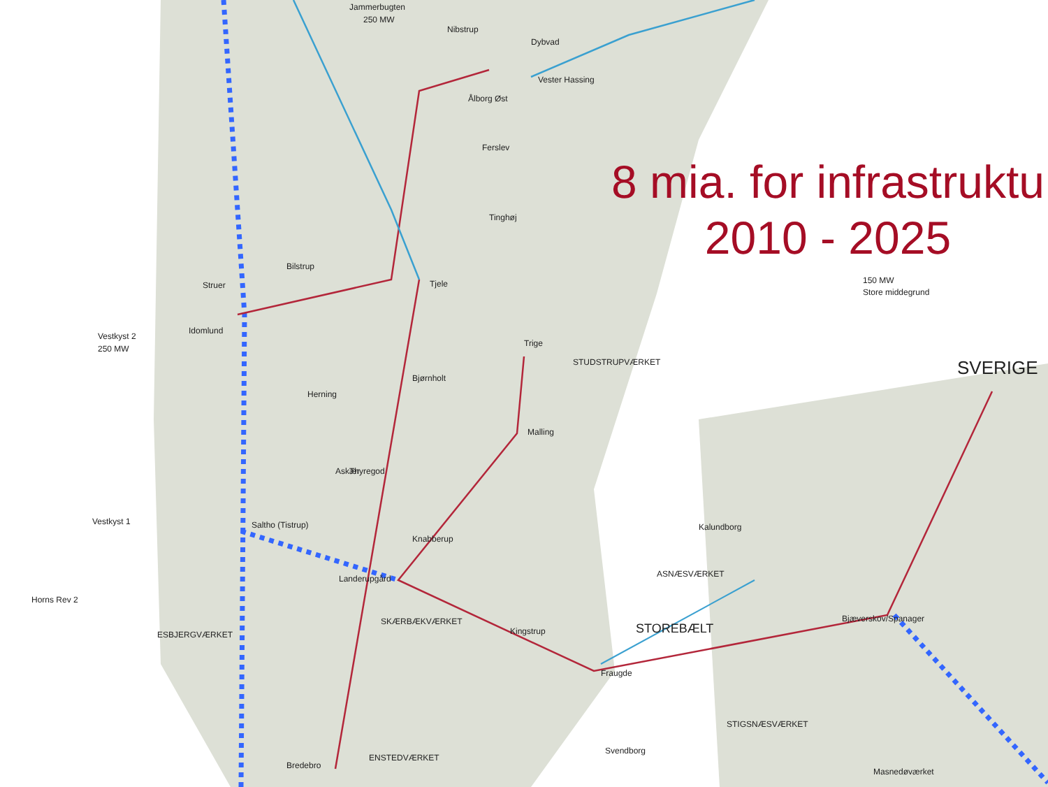Jammerbugten
250 MW
Nibstrup
Dybvad
Vester Hassing
Ålborg Øst
Ferslev
Tinghøj
Tjele
Bilstrup
Struer
Idomlund
Vestkyst 2
250 MW
Herning
Bjørnholt
Trige
STUDSTRUPVÆRKET
Malling
Askær
Thyregod
Vestkyst 1
Saltho (Tistrup)
Knabberup
Landerupgård
Horns Rev 2
ESBJERGVÆRKET
SKÆRBÆKVÆRKET
Kingstrup
Fraugde
STOREBÆLT
Kalundborg
ASNÆSVÆRKET
Bjæverskov/Spanager
Bredebro
ENSTEDVÆRKET
Svendborg
SVERIGE
150 MW
Store middegrund
Masnedøværket
STIGSNÆSVÆRKET
8 mia. for infrastruktu
2010 - 2025